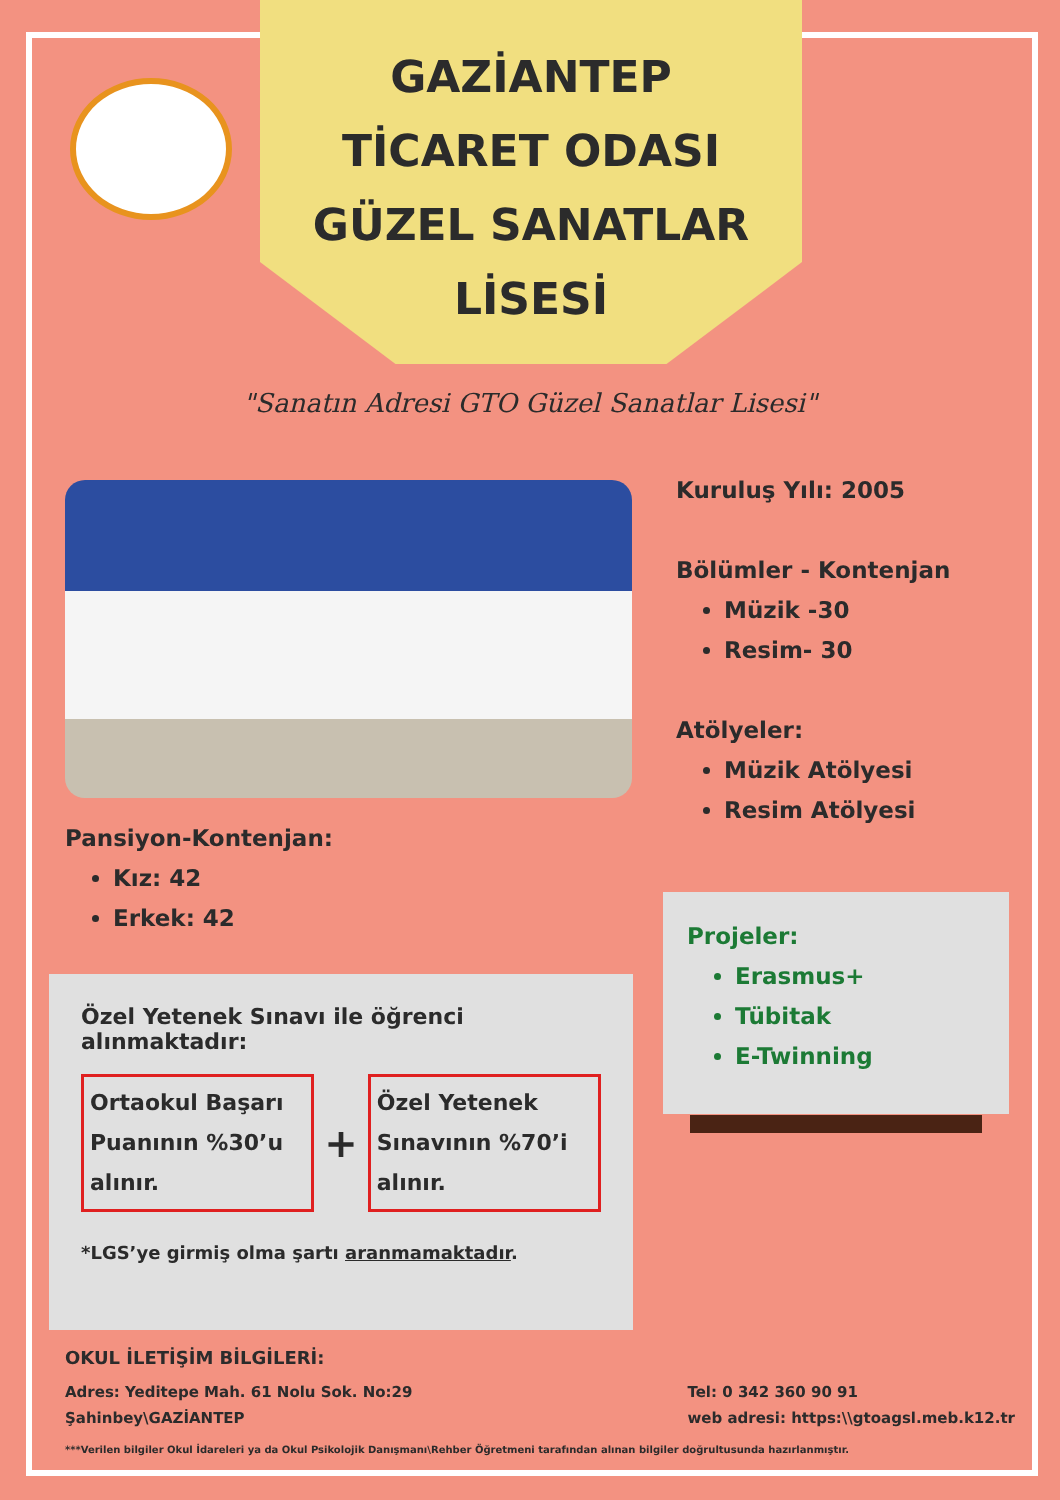GAZİANTEP
TİCARET ODASI
GÜZEL SANATLAR
LİSESİ
"Sanatın Adresi GTO Güzel Sanatlar Lisesi"
Kuruluş Yılı: 2005
Bölümler - Kontenjan
Müzik -30
Resim- 30
Atölyeler:
Müzik Atölyesi
Resim Atölyesi
Pansiyon-Kontenjan:
Kız: 42
Erkek: 42
Projeler:
Erasmus+
Tübitak
E-Twinning
Özel Yetenek Sınavı ile öğrenci alınmaktadır:
Ortaokul Başarı Puanının %30’u alınır.
+
Özel Yetenek Sınavının %70’i alınır.
*LGS’ye girmiş olma şartı aranmamaktadır.
OKUL İLETİŞİM BİLGİLERİ:
Adres: Yeditepe Mah. 61 Nolu Sok. No:29
Şahinbey\GAZİANTEP
Tel: 0 342 360 90 91
web adresi: https:\\gtoagsl.meb.k12.tr
***Verilen bilgiler Okul İdareleri ya da Okul Psikolojik Danışmanı\Rehber Öğretmeni tarafından alınan bilgiler doğrultusunda hazırlanmıştır.